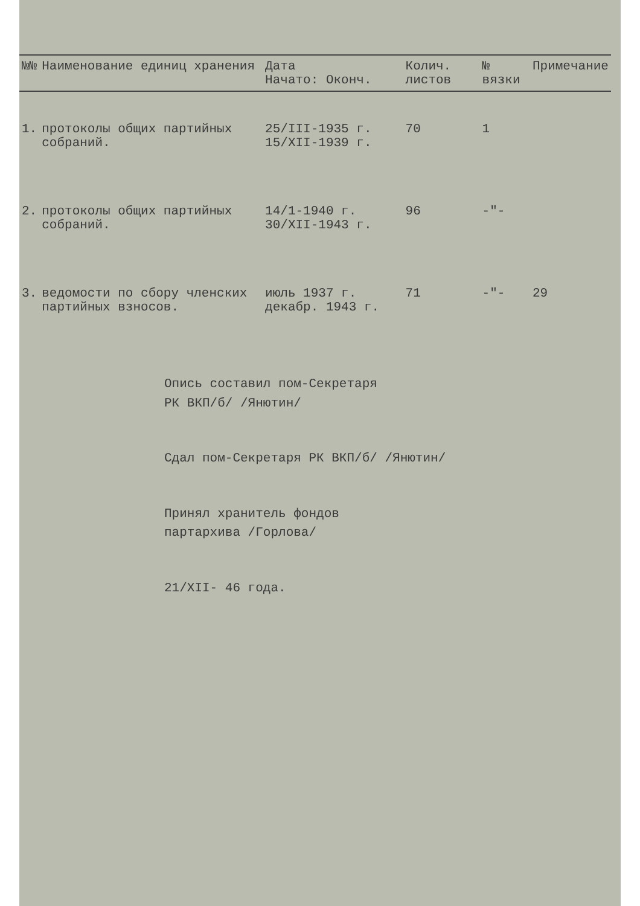| №№ | Наименование единиц хранения | Дата Начато: Оконч. | Колич. листов | № вязки | Примечание |
| --- | --- | --- | --- | --- | --- |
| 1. | протоколы общих партийных собраний. | 25/III-1935 г. 15/XII-1939 г. | 70 | 1 | |
| 2. | протоколы общих партийных собраний. | 14/1-1940 г. 30/XII-1943 г. | 96 | -"- | |
| 3. | ведомости по сбору членских партийных взносов. | июль 1937 г. декабр. 1943 г. | 71 | -"- | 29 |
Опись составил пом-Секретаря
РК ВКП/б/ /Янютин/
Сдал пом-Секретаря РК ВКП/б/ /Янютин/
Принял хранитель фондов
партархива /Горлова/
21/XII- 46 года.